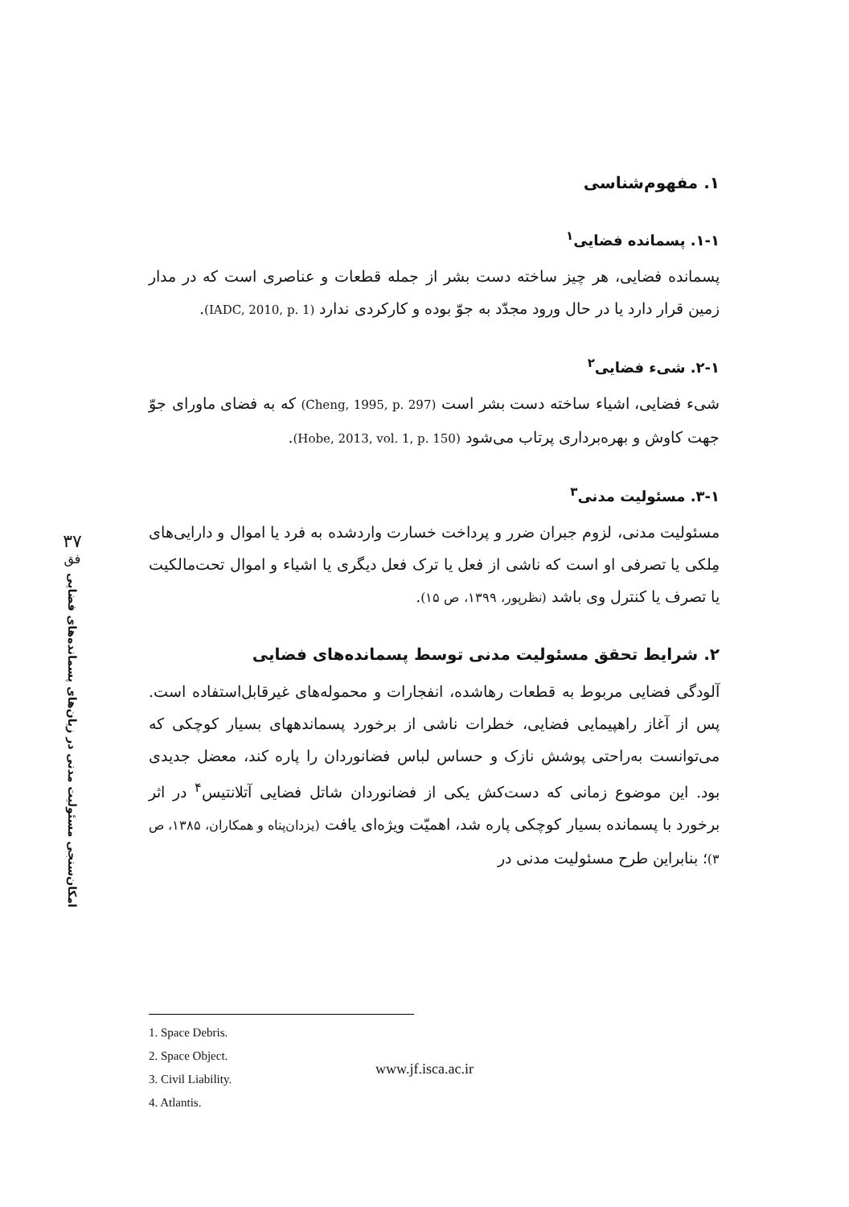۱. مفهوم‌شناسی
۱-۱. پسمانده فضایی<sup>۱</sup>
پسمانده فضایی، هر چیز ساخته دست بشر از جمله قطعات و عناصری است که در مدار زمین قرار دارد یا در حال ورود مجدّد به جوّ بوده و کارکردی ندارد (IADC, 2010, p. 1).
۲-۱. شیء فضایی<sup>۲</sup>
شیء فضایی، اشیاء ساخته دست بشر است (Cheng, 1995, p. 297) که به فضای ماورای جوّ جهت کاوش و بهره‌برداری پرتاب می‌شود (Hobe, 2013, vol. 1, p. 150).
۳-۱. مسئولیت مدنی<sup>۳</sup>
مسئولیت مدنی، لزوم جبران ضرر و پرداخت خسارت واردشده به فرد یا اموال و دارایی‌های مِلکی یا تصرفی او است که ناشی از فعل یا ترک فعل دیگری یا اشیاء و اموال تحت‌مالکیت یا تصرف یا کنترل وی باشد (نظرپور، ۱۳۹۹، ص ۱۵).
۲. شرایط تحقق مسئولیت مدنی توسط پسمانده‌های فضایی
آلودگی فضایی مربوط به قطعات رهاشده، انفجارات و محموله‌های غیرقابل‌استفاده است. پس از آغاز راهپیمایی فضایی، خطرات ناشی از برخورد پسماندههای بسیار کوچکی که می‌توانست به‌راحتی پوشش نازک و حساس لباس فضانوردان را پاره کند، معضل جدیدی بود. این موضوع زمانی که دست‌کش یکی از فضانوردان شاتل فضایی آتلانتیس<sup>۴</sup> در اثر برخورد با پسمانده بسیار کوچکی پاره شد، اهمیّت ویژه‌ای یافت (یزدان‌پناه و همکاران، ۱۳۸۵، ص ۳)؛ بنابراین طرح مسئولیت مدنی در
۳۷
فق
امکان‌سنجی مسئولیت مدنی در زیان‌های پسمانده‌های فضایی
1. Space Debris.
2. Space Object.
3. Civil Liability.
4. Atlantis.
www.jf.isca.ac.ir